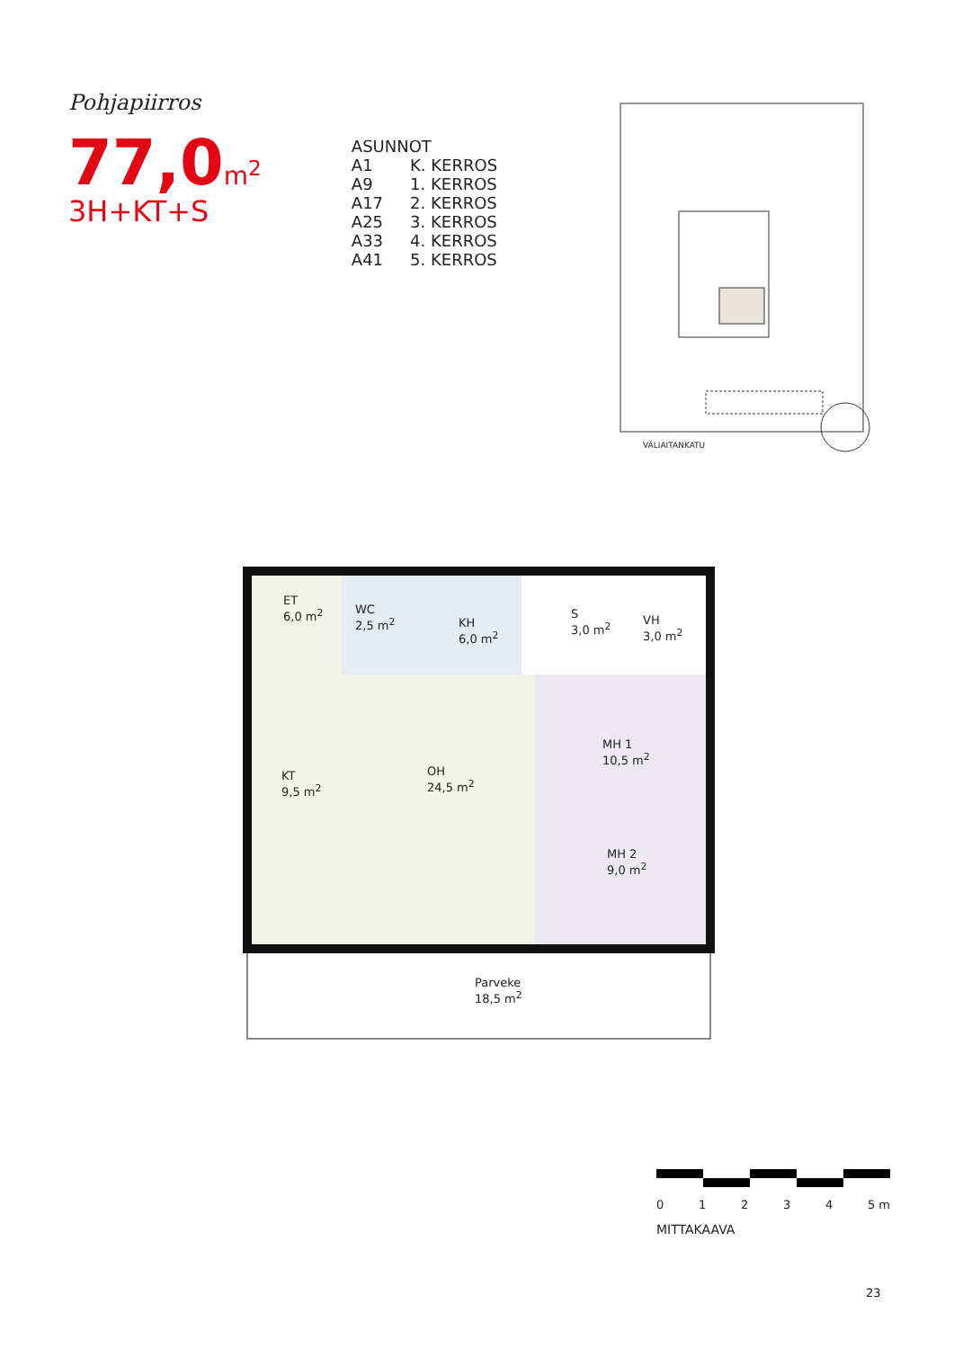Pohjapiirros
77,0m<sup>2</sup>
3H+KT+S
| ASUNNOT | |
| A1 | K. KERROS |
| A9 | 1. KERROS |
| A17 | 2. KERROS |
| A25 | 3. KERROS |
| A33 | 4. KERROS |
| A41 | 5. KERROS |
VÄLIAITANKATU
ET
6,0 m<sup>2</sup>
WC
2,5 m<sup>2</sup>
KH
6,0 m<sup>2</sup>
S
3,0 m<sup>2</sup>
VH
3,0 m<sup>2</sup>
KT
9,5 m<sup>2</sup>
OH
24,5 m<sup>2</sup>
MH 1
10,5 m<sup>2</sup>
MH 2
9,0 m<sup>2</sup>
Parveke
18,5 m<sup>2</sup>
0 1 2 3 4 5 m
MITTAKAAVA
23